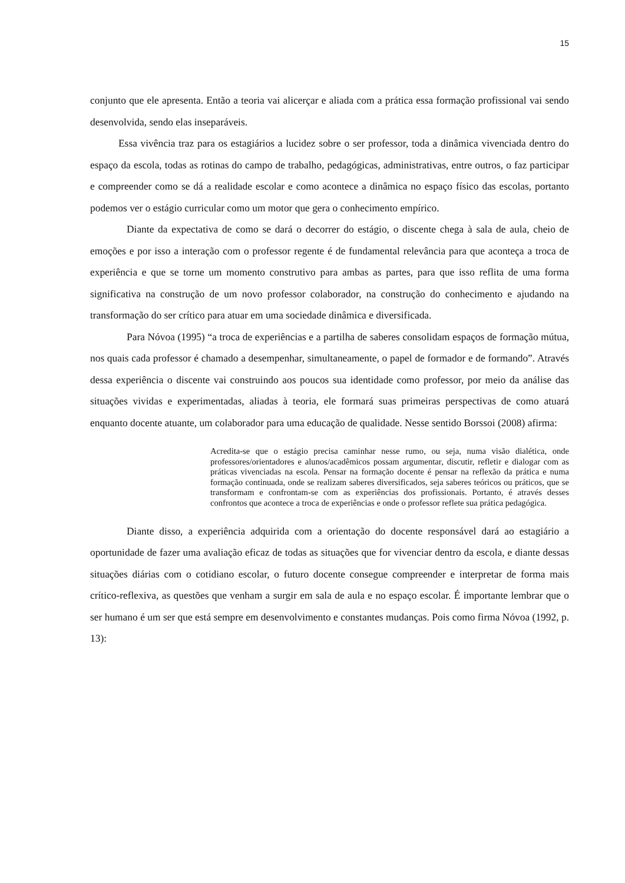15
conjunto que ele apresenta. Então a teoria vai alicerçar e aliada com a prática essa formação profissional vai sendo desenvolvida, sendo elas inseparáveis.
Essa vivência traz para os estagiários a lucidez sobre o ser professor, toda a dinâmica vivenciada dentro do espaço da escola, todas as rotinas do campo de trabalho, pedagógicas, administrativas, entre outros, o faz participar e compreender como se dá a realidade escolar e como acontece a dinâmica no espaço físico das escolas, portanto podemos ver o estágio curricular como um motor que gera o conhecimento empírico.
Diante da expectativa de como se dará o decorrer do estágio, o discente chega à sala de aula, cheio de emoções e por isso a interação com o professor regente é de fundamental relevância para que aconteça a troca de experiência e que se torne um momento construtivo para ambas as partes, para que isso reflita de uma forma significativa na construção de um novo professor colaborador, na construção do conhecimento e ajudando na transformação do ser crítico para atuar em uma sociedade dinâmica e diversificada.
Para Nóvoa (1995) “a troca de experiências e a partilha de saberes consolidam espaços de formação mútua, nos quais cada professor é chamado a desempenhar, simultaneamente, o papel de formador e de formando”. Através dessa experiência o discente vai construindo aos poucos sua identidade como professor, por meio da análise das situações vividas e experimentadas, aliadas à teoria, ele formará suas primeiras perspectivas de como atuará enquanto docente atuante, um colaborador para uma educação de qualidade. Nesse sentido Borssoi (2008) afirma:
Acredita-se que o estágio precisa caminhar nesse rumo, ou seja, numa visão dialética, onde professores/orientadores e alunos/acadêmicos possam argumentar, discutir, refletir e dialogar com as práticas vivenciadas na escola. Pensar na formação docente é pensar na reflexão da prática e numa formação continuada, onde se realizam saberes diversificados, seja saberes teóricos ou práticos, que se transformam e confrontam-se com as experiências dos profissionais. Portanto, é através desses confrontos que acontece a troca de experiências e onde o professor reflete sua prática pedagógica.
Diante disso, a experiência adquirida com a orientação do docente responsável dará ao estagiário a oportunidade de fazer uma avaliação eficaz de todas as situações que for vivenciar dentro da escola, e diante dessas situações diárias com o cotidiano escolar, o futuro docente consegue compreender e interpretar de forma mais crítico-reflexiva, as questões que venham a surgir em sala de aula e no espaço escolar. É importante lembrar que o ser humano é um ser que está sempre em desenvolvimento e constantes mudanças. Pois como firma Nóvoa (1992, p. 13):